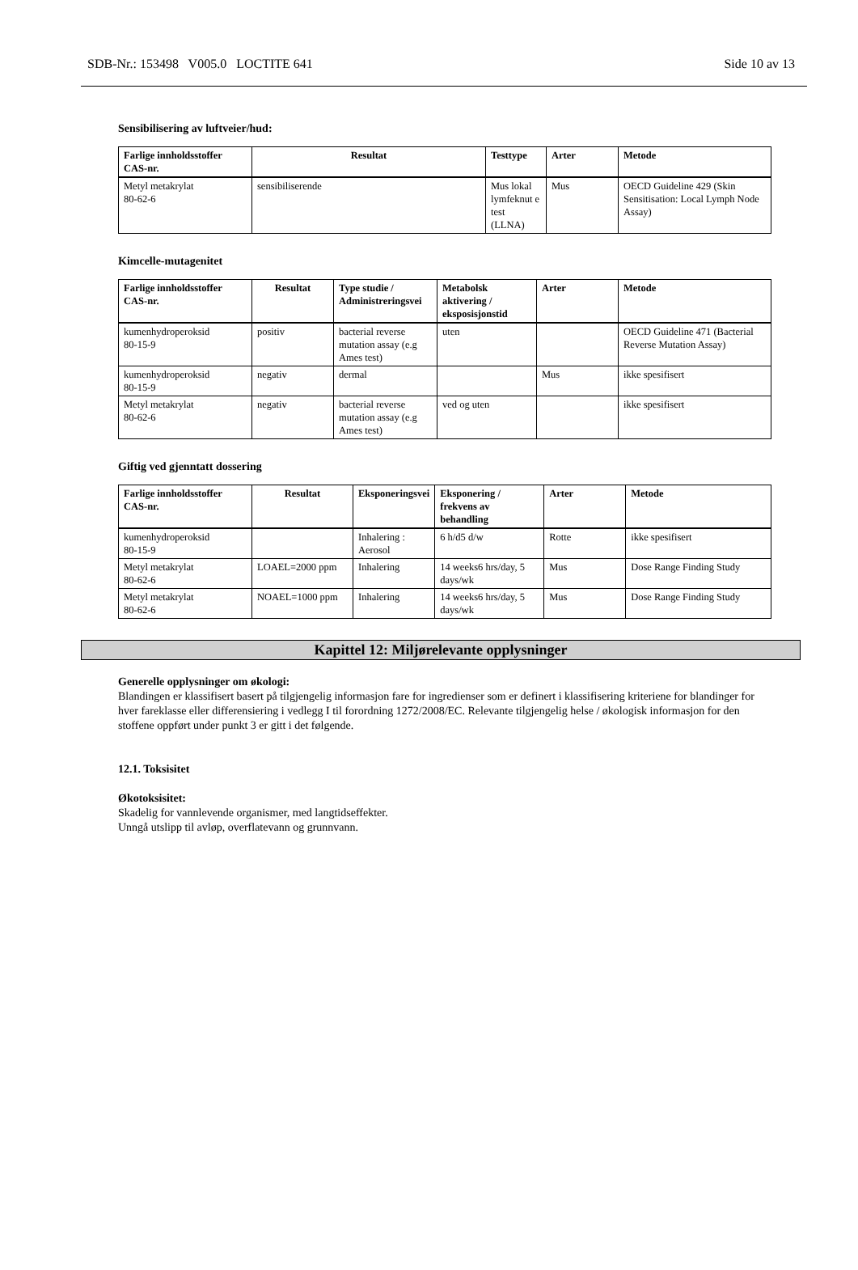SDB-Nr.: 153498 V005.0 LOCTITE 641 Side 10 av 13
Sensibilisering av luftveier/hud:
| Farlige innholdsstoffer CAS-nr. | Resultat | Testtype | Arter | Metode |
| --- | --- | --- | --- | --- |
| Metyl metakrylat 80-62-6 | sensibiliserende | Mus lokal lymfeknut e test (LLNA) | Mus | OECD Guideline 429 (Skin Sensitisation: Local Lymph Node Assay) |
Kimcelle-mutagenitet
| Farlige innholdsstoffer CAS-nr. | Resultat | Type studie / Administreringsvei | Metabolsk aktivering / eksposisjonstid | Arter | Metode |
| --- | --- | --- | --- | --- | --- |
| kumenhydroperoksid 80-15-9 | positiv | bacterial reverse mutation assay (e.g Ames test) | uten | | OECD Guideline 471 (Bacterial Reverse Mutation Assay) |
| kumenhydroperoksid 80-15-9 | negativ | dermal | | Mus | ikke spesifisert |
| Metyl metakrylat 80-62-6 | negativ | bacterial reverse mutation assay (e.g Ames test) | ved og uten | | ikke spesifisert |
Giftig ved gjenntatt dossering
| Farlige innholdsstoffer CAS-nr. | Resultat | Eksponeringsvei | Eksponering / frekvens av behandling | Arter | Metode |
| --- | --- | --- | --- | --- | --- |
| kumenhydroperoksid 80-15-9 | | Inhalering : Aerosol | 6 h/d5 d/w | Rotte | ikke spesifisert |
| Metyl metakrylat 80-62-6 | LOAEL=2000 ppm | Inhalering | 14 weeks6 hrs/day, 5 days/wk | Mus | Dose Range Finding Study |
| Metyl metakrylat 80-62-6 | NOAEL=1000 ppm | Inhalering | 14 weeks6 hrs/day, 5 days/wk | Mus | Dose Range Finding Study |
Kapittel 12: Miljørelevante opplysninger
Generelle opplysninger om økologi:
Blandingen er klassifisert basert på tilgjengelig informasjon fare for ingredienser som er definert i klassifisering kriteriene for blandinger for hver fareklasse eller differensiering i vedlegg I til forordning 1272/2008/EC. Relevante tilgjengelig helse / økologisk informasjon for den stoffene oppført under punkt 3 er gitt i det følgende.
12.1. Toksisitet
Økotoksisitet:
Skadelig for vannlevende organismer, med langtidseffekter.
Unngå utslipp til avløp, overflatevann og grunnvann.